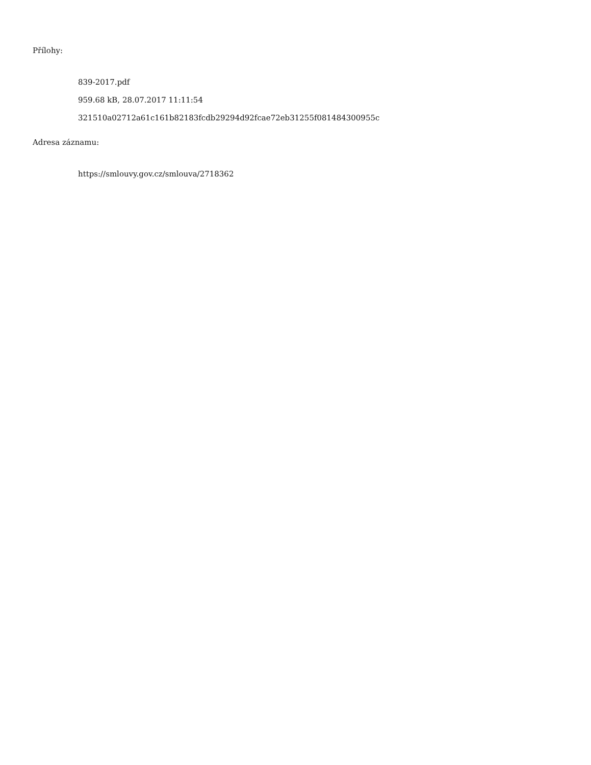Přílohy:
839-2017.pdf
959.68 kB, 28.07.2017 11:11:54
321510a02712a61c161b82183fcdb29294d92fcae72eb31255f081484300955c
Adresa záznamu:
https://smlouvy.gov.cz/smlouva/2718362